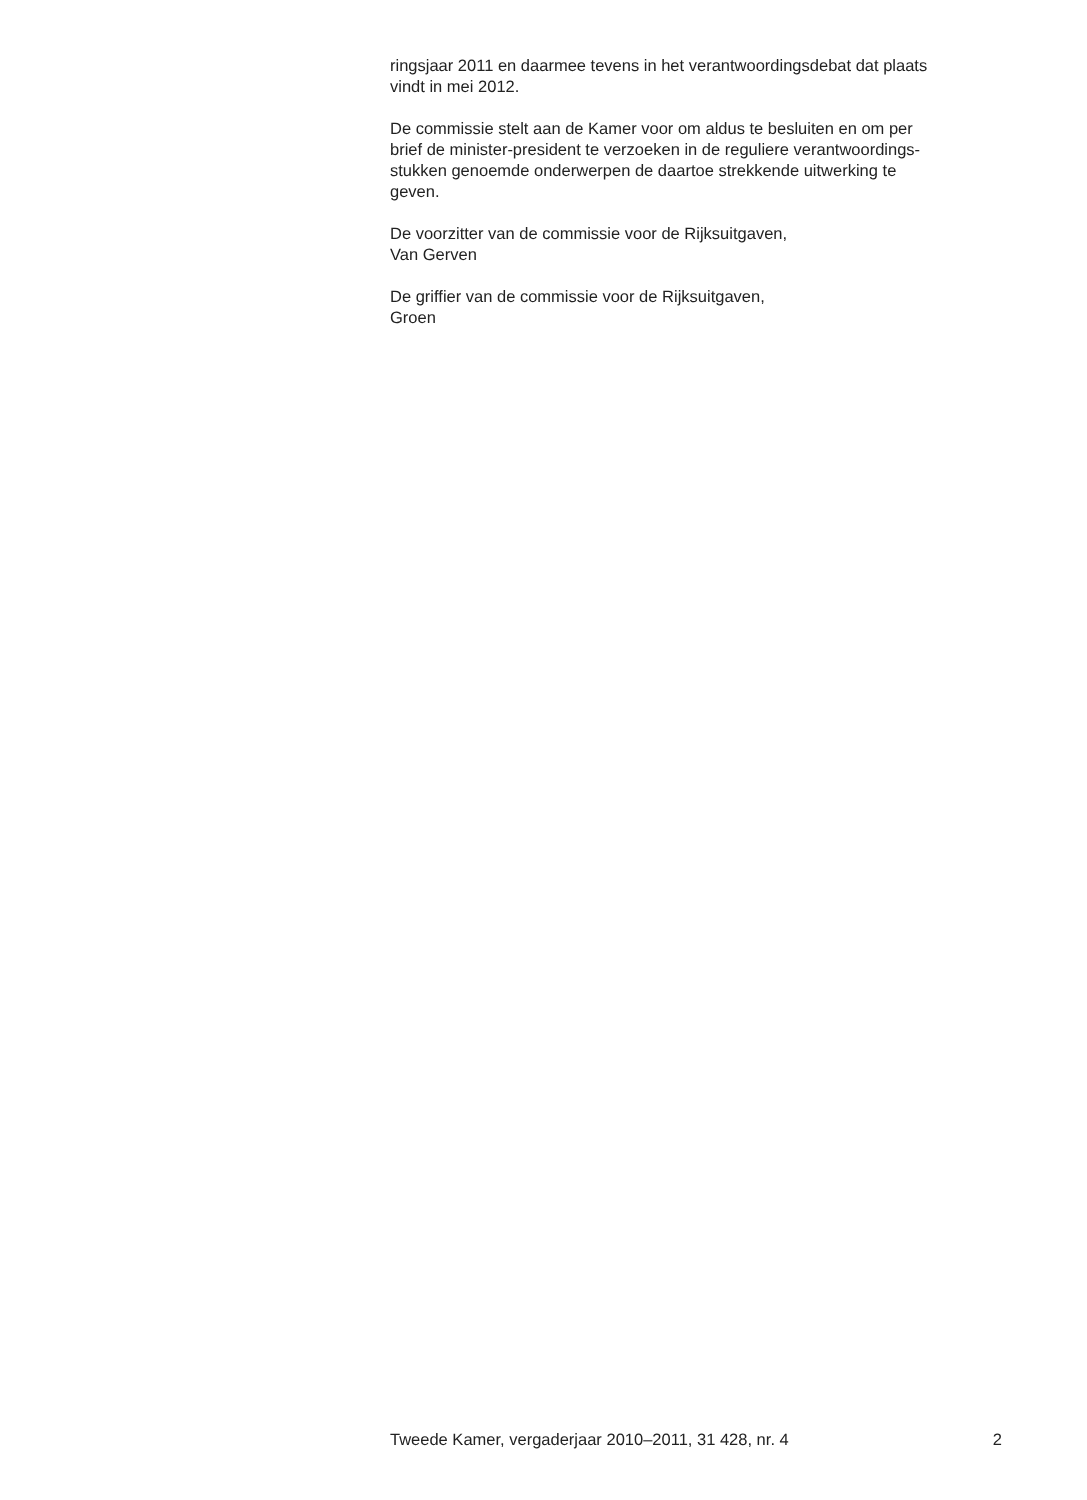ringsjaar 2011 en daarmee tevens in het verantwoordingsdebat dat plaats
vindt in mei 2012.
De commissie stelt aan de Kamer voor om aldus te besluiten en om per
brief de minister-president te verzoeken in de reguliere verantwoordings-
stukken genoemde onderwerpen de daartoe strekkende uitwerking te
geven.
De voorzitter van de commissie voor de Rijksuitgaven,
Van Gerven
De griffier van de commissie voor de Rijksuitgaven,
Groen
Tweede Kamer, vergaderjaar 2010–2011, 31 428, nr. 4 2